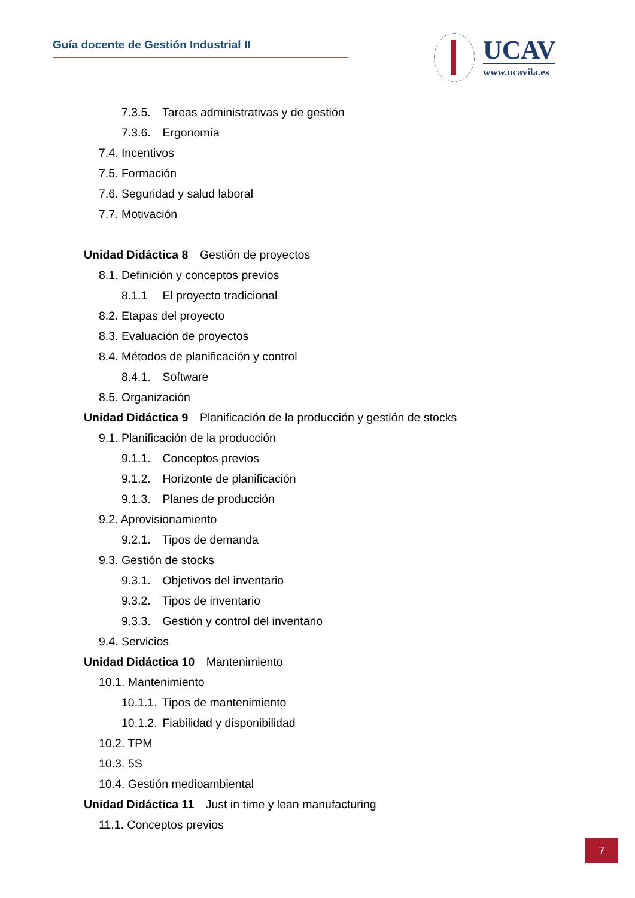Guía docente de Gestión Industrial II
UCAV
www.ucavila.es
7.3.5. Tareas administrativas y de gestión
7.3.6. Ergonomía
7.4. Incentivos
7.5. Formación
7.6. Seguridad y salud laboral
7.7. Motivación
Unidad Didáctica 8 Gestión de proyectos
8.1. Definición y conceptos previos
8.1.1 El proyecto tradicional
8.2. Etapas del proyecto
8.3. Evaluación de proyectos
8.4. Métodos de planificación y control
8.4.1. Software
8.5. Organización
Unidad Didáctica 9 Planificación de la producción y gestión de stocks
9.1. Planificación de la producción
9.1.1. Conceptos previos
9.1.2. Horizonte de planificación
9.1.3. Planes de producción
9.2. Aprovisionamiento
9.2.1. Tipos de demanda
9.3. Gestión de stocks
9.3.1. Objetivos del inventario
9.3.2. Tipos de inventario
9.3.3. Gestión y control del inventario
9.4. Servicios
Unidad Didáctica 10 Mantenimiento
10.1. Mantenimiento
10.1.1. Tipos de mantenimiento
10.1.2. Fiabilidad y disponibilidad
10.2. TPM
10.3. 5S
10.4. Gestión medioambiental
Unidad Didáctica 11 Just in time y lean manufacturing
11.1. Conceptos previos
7